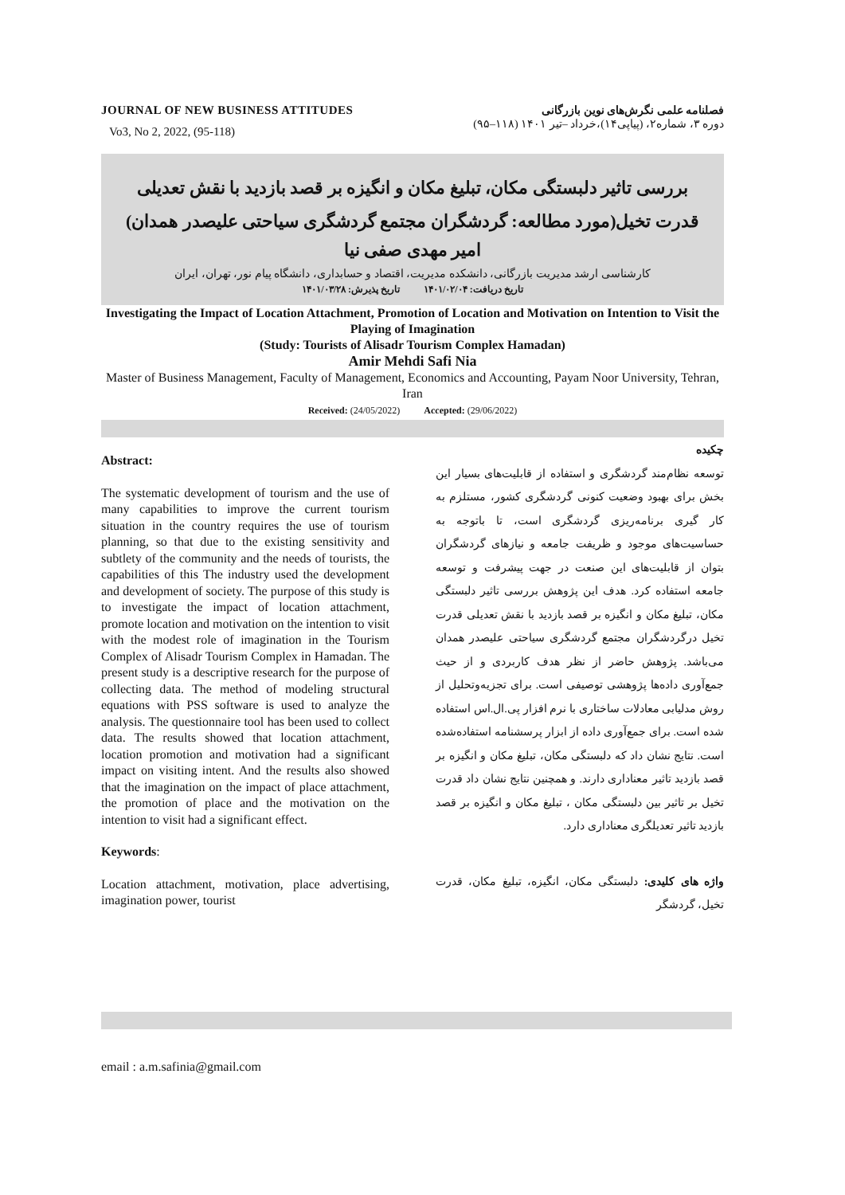JOURNAL OF NEW BUSINESS ATTITUDES
Vo3, No 2, 2022, (95-118)
فصلنامه علمی نگرش‌های نوین بازرگانی
دوره ۳، شماره۲، (پیاپی۱۴)،خرداد –تیر ۱۴۰۱ (۱۱۸–۹۵)
بررسی تاثیر دلبستگی مکان، تبلیغ مکان و انگیزه بر قصد بازدید با نقش تعدیلی قدرت تخیل(مورد مطالعه: گردشگران مجتمع گردشگری سیاحتی علیصدر همدان)
امیر مهدی صفی نیا
کارشناسی ارشد مدیریت بازرگانی، دانشکده مدیریت، اقتصاد و حسابداری، دانشگاه پیام نور، تهران، ایران
تاریخ دریافت: ۱۴۰۱/۰۲/۰۴ تاریخ پذیرش: ۱۴۰۱/۰۳/۲۸
Investigating the Impact of Location Attachment, Promotion of Location and Motivation on Intention to Visit the Playing of Imagination
(Study: Tourists of Alisadr Tourism Complex Hamadan)
Amir Mehdi Safi Nia
Master of Business Management, Faculty of Management, Economics and Accounting, Payam Noor University, Tehran, Iran
Received: (24/05/2022) Accepted: (29/06/2022)
Abstract:
The systematic development of tourism and the use of many capabilities to improve the current tourism situation in the country requires the use of tourism planning, so that due to the existing sensitivity and subtlety of the community and the needs of tourists, the capabilities of this The industry used the development and development of society. The purpose of this study is to investigate the impact of location attachment, promote location and motivation on the intention to visit with the modest role of imagination in the Tourism Complex of Alisadr Tourism Complex in Hamadan. The present study is a descriptive research for the purpose of collecting data. The method of modeling structural equations with PSS software is used to analyze the analysis. The questionnaire tool has been used to collect data. The results showed that location attachment, location promotion and motivation had a significant impact on visiting intent. And the results also showed that the imagination on the impact of place attachment, the promotion of place and the motivation on the intention to visit had a significant effect.
Keywords:
Location attachment, motivation, place advertising, imagination power, tourist
چکیده
توسعه نظام‌مند گردشگری و استفاده از قابلیت‌های بسیار این بخش برای بهبود وضعیت کنونی گردشگری کشور، مستلزم به کار گیری برنامه‌ریزی گردشگری است، تا باتوجه به حساسیت‌های موجود و ظریفت جامعه و نیازهای گردشگران بتوان از قابلیت‌های این صنعت در جهت پیشرفت و توسعه جامعه استفاده کرد. هدف این پژوهش بررسی تاثیر دلبستگی مکان، تبلیغ مکان و انگیزه بر قصد بازدید با نقش تعدیلی قدرت تخیل درگردشگران مجتمع گردشگری سیاحتی علیصدر همدان می‌باشد. پژوهش حاضر از نظر هدف کاربردی و از حیث جمع‌آوری داده‌ها پژوهشی توصیفی است. برای تجزیه‌وتحلیل از روش مدلیابی معادلات ساختاری با نرم افزار پی.ال.اس استفاده شده است. برای جمع‌آوری داده از ابزار پرسشنامه استفاده‌شده است. نتایج نشان داد که دلبستگی مکان، تبلیغ مکان و انگیزه بر قصد بازدید تاثیر معناداری دارند. و همچنین نتایج نشان داد قدرت تخیل بر تاثیر بین دلبستگی مکان ، تبلیغ مکان و انگیزه بر قصد بازدید تاثیر تعدیلگری معناداری دارد.
واژه های کلیدی: دلبستگی مکان، انگیزه، تبلیغ مکان، قدرت تخیل، گردشگر
email : a.m.safinia@gmail.com